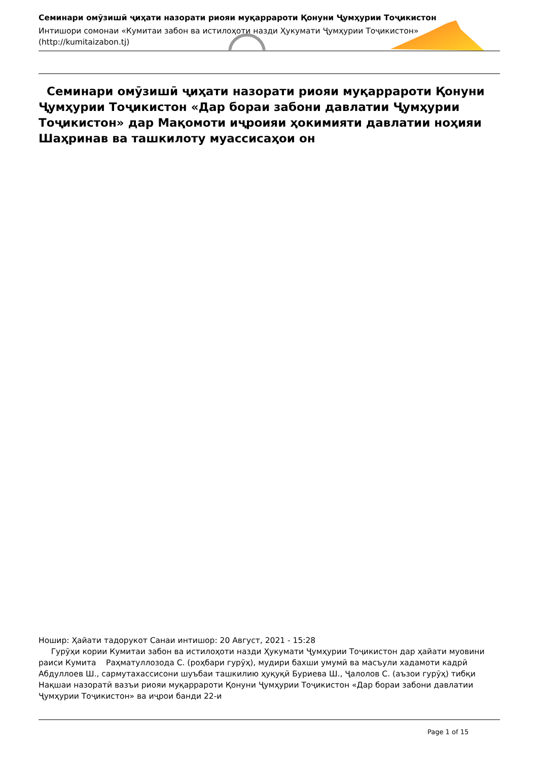Семинари омӯзишӣ ҷиҳати назорати риояи муқаррароти Қонуни Ҷумҳурии Тоҷикистон
Интишори сомонаи «Кумитаи забон ва истилоҳоти назди Ҳукумати Ҷумҳурии Тоҷикистон»
(http://kumitaizabon.tj)
Семинари омӯзишӣ ҷиҳати назорати риояи муқаррароти Қонуни Ҷумҳурии Тоҷикистон «Дар бораи забони давлатии Ҷумҳурии Тоҷикистон» дар Мақомоти иҷроияи ҳокимияти давлатии ноҳияи Шаҳринав ва ташкилоту муассисаҳои он
Ношир: Ҳайати тадорукот Санаи интишор: 20 Август, 2021 - 15:28
Гурӯҳи кории Кумитаи забон ва истилоҳоти назди Ҳукумати Ҷумҳурии Тоҷикистон дар ҳайати муовини раиси Кумита Раҳматуллозода С. (роҳбари гурӯҳ), мудири бахши умумӣ ва масъули хадамоти кадрӣ Абдуллоев Ш., сармутахассисони шуъбаи ташкилию ҳуқуқӣ Буриева Ш., Ҷалолов С. (аъзои гурӯҳ) тибқи Нақшаи назоратӣ вазъи риояи муқаррароти Қонуни Ҷумҳурии Тоҷикистон «Дар бораи забони давлатии Ҷумҳурии Тоҷикистон» ва иҷрои банди 22-и
Page 1 of 15